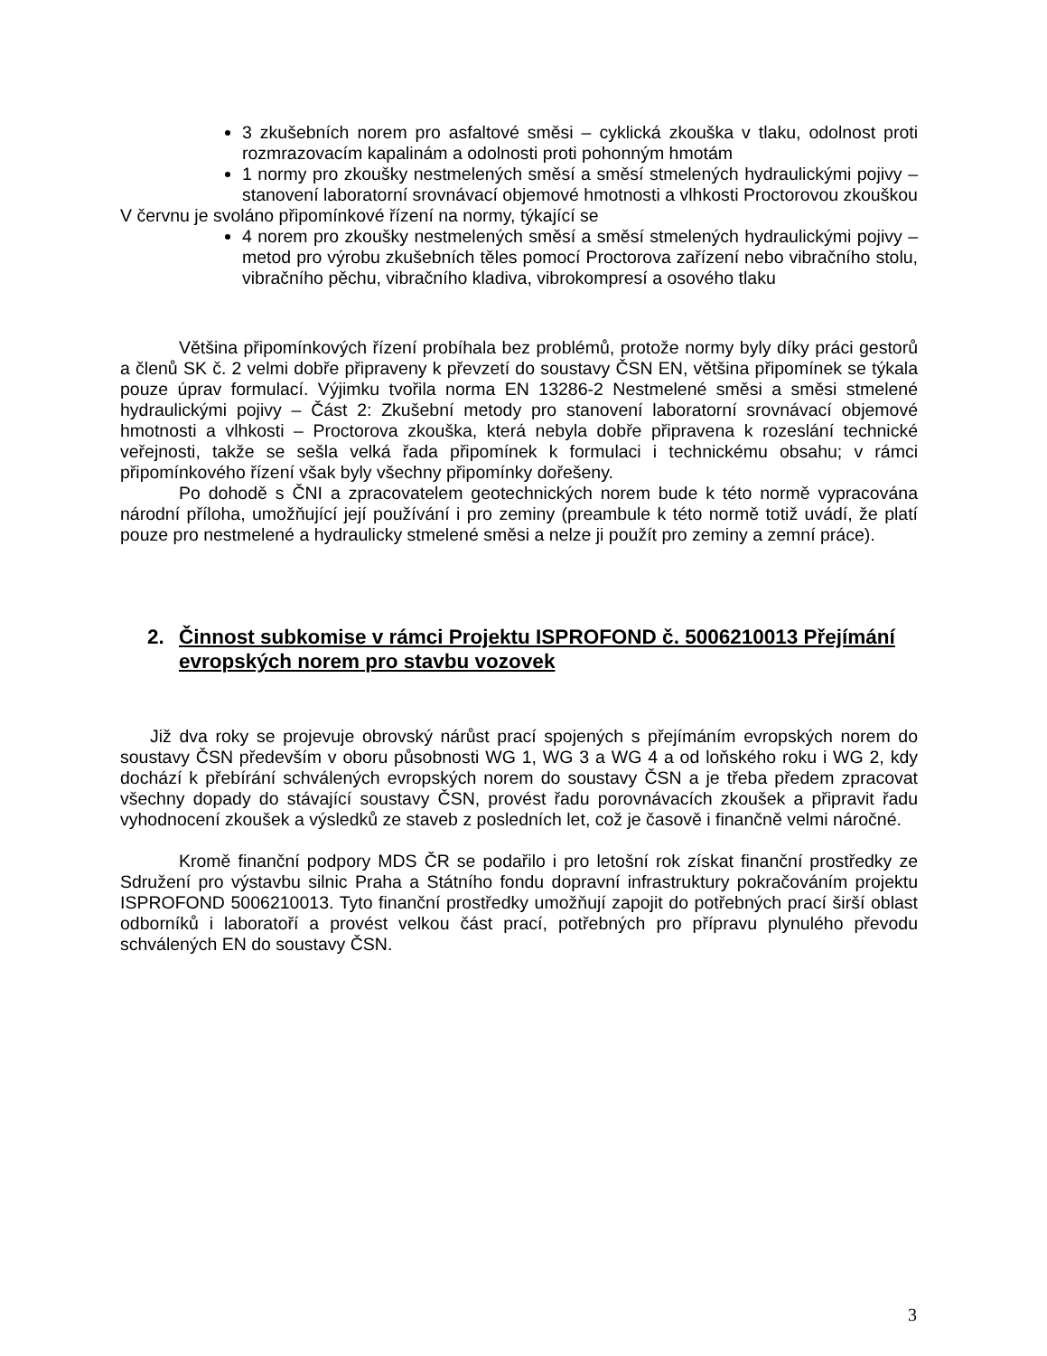3 zkušebních norem pro asfaltové směsi – cyklická zkouška v tlaku, odolnost proti rozmrazovacím kapalinám a odolnosti proti pohonným hmotám
1 normy pro zkoušky nestmelených směsí a směsí stmelených hydraulickými pojivy – stanovení laboratorní srovnávací objemové hmotnosti a vlhkosti Proctorovou zkouškou
V červnu je svoláno připomínkové řízení na normy, týkající se
4 norem pro zkoušky nestmelených směsí a směsí stmelených hydraulickými pojivy – metod pro výrobu zkušebních těles pomocí Proctorova zařízení nebo vibračního stolu, vibračního pěchu, vibračního kladiva, vibrokompresí a osového tlaku
Většina připomínkových řízení probíhala bez problémů, protože normy byly díky práci gestorů a členů SK č. 2 velmi dobře připraveny k převzetí do soustavy ČSN EN, většina připomínek se týkala pouze úprav formulací. Výjimku tvořila norma EN 13286-2 Nestmelené směsi a směsi stmelené hydraulickými pojivy – Část 2: Zkušební metody pro stanovení laboratorní srovnávací objemové hmotnosti a vlhkosti – Proctorova zkouška, která nebyla dobře připravena k rozeslání technické veřejnosti, takže se sešla velká řada připomínek k formulaci i technickému obsahu; v rámci připomínkového řízení však byly všechny připomínky dořešeny.
Po dohodě s ČNI a zpracovatelem geotechnických norem bude k této normě vypracována národní příloha, umožňující její používání i pro zeminy (preambule k této normě totiž uvádí, že platí pouze pro nestmelené a hydraulicky stmelené směsi a nelze ji použít pro zeminy a zemní práce).
2. Činnost subkomise v rámci Projektu ISPROFOND č. 5006210013 Přejímání evropských norem pro stavbu vozovek
Již dva roky se projevuje obrovský nárůst prací spojených s přejímáním evropských norem do soustavy ČSN především v oboru působnosti WG 1, WG 3 a WG 4 a od loňského roku i WG 2, kdy dochází k přebírání schválených evropských norem do soustavy ČSN a je třeba předem zpracovat všechny dopady do stávající soustavy ČSN, provést řadu porovnávacích zkoušek a připravit řadu vyhodnocení zkoušek a výsledků ze staveb z posledních let, což je časově i finančně velmi náročné.
Kromě finanční podpory MDS ČR se podařilo i pro letošní rok získat finanční prostředky ze Sdružení pro výstavbu silnic Praha a Státního fondu dopravní infrastruktury pokračováním projektu ISPROFOND 5006210013. Tyto finanční prostředky umožňují zapojit do potřebných prací širší oblast odborníků i laboratoří a provést velkou část prací, potřebných pro přípravu plynulého převodu schválených EN do soustavy ČSN.
3